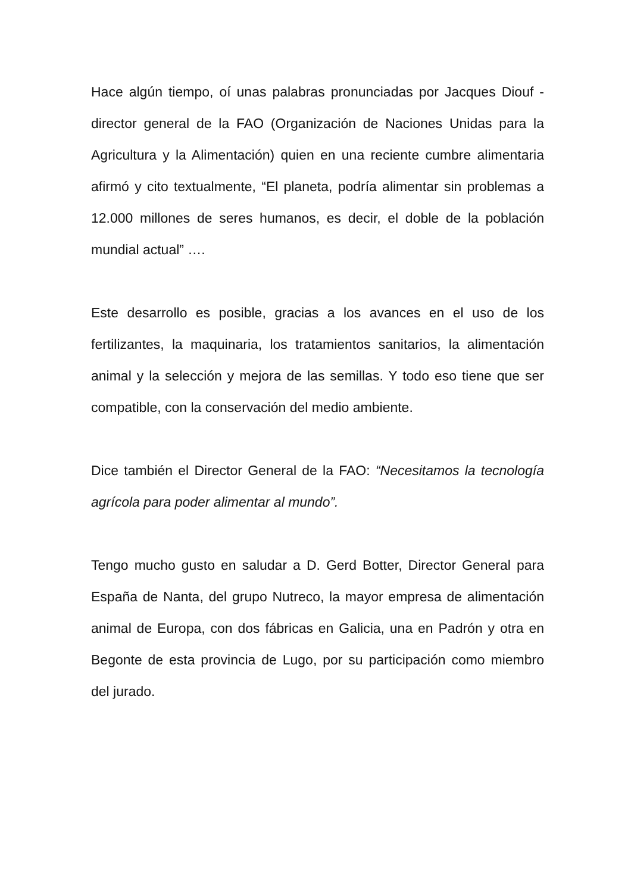Hace algún tiempo, oí unas palabras pronunciadas por Jacques Diouf -director general de la FAO (Organización de Naciones Unidas para la Agricultura y la Alimentación) quien en una reciente cumbre alimentaria afirmó y cito textualmente, “El planeta, podría alimentar sin problemas a 12.000 millones de seres humanos, es decir, el doble de la población mundial actual” ….
Este desarrollo es posible, gracias a los avances en el uso de los fertilizantes, la maquinaria, los tratamientos sanitarios, la alimentación animal y la selección y mejora de las semillas. Y todo eso tiene que ser compatible, con la conservación del medio ambiente.
Dice también el Director General de la FAO: “Necesitamos la tecnología agrícola para poder alimentar al mundo”.
Tengo mucho gusto en saludar a D. Gerd Botter, Director General para España de Nanta, del grupo Nutreco, la mayor empresa de alimentación animal de Europa, con dos fábricas en Galicia, una en Padrón y otra en Begonte de esta provincia de Lugo, por su participación como miembro del jurado.